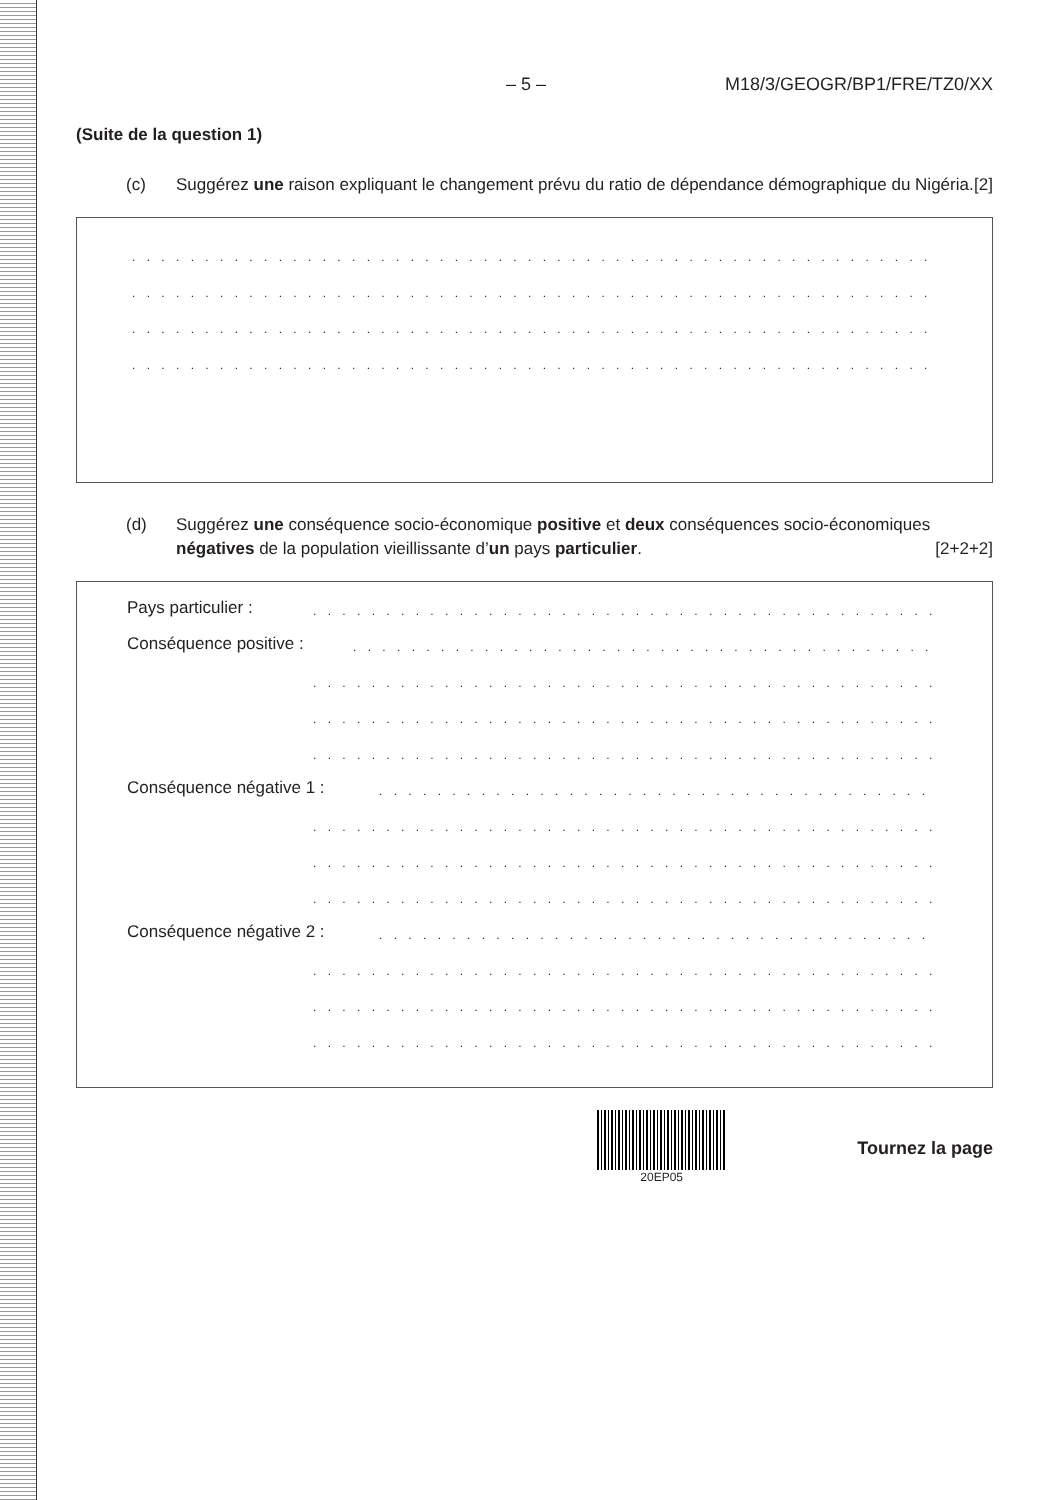– 5 – M18/3/GEOGR/BP1/FRE/TZ0/XX
(Suite de la question 1)
(c) Suggérez une raison expliquant le changement prévu du ratio de dépendance démographique du Nigéria. [2]
. . . . . . . . . . . . . . . . . . . . . . . . . . . . . . . . . . . . . . . . . . . . . . . . . . . . . . . . . . . . . . . . . . . . . . . . . . . . . . . . .
. . . . . . . . . . . . . . . . . . . . . . . . . . . . . . . . . . . . . . . . . . . . . . . . . . . . . . . . . . . . . . . . . . . . . . . . . . . . . . . . .
. . . . . . . . . . . . . . . . . . . . . . . . . . . . . . . . . . . . . . . . . . . . . . . . . . . . . . . . . . . . . . . . . . . . . . . . . . . . . . . . .
. . . . . . . . . . . . . . . . . . . . . . . . . . . . . . . . . . . . . . . . . . . . . . . . . . . . . . . . . . . . . . . . . . . . . . . . . . . . . . . . .
(d) Suggérez une conséquence socio-économique positive et deux conséquences socio-économiques négatives de la population vieillissante d’un pays particulier. [2+2+2]
Pays particulier :. . . . . . . . . . . . . . . . . . . . . . . . . . . . . . . . . . . . . . . . . . . . . . . . . . . . .
Conséquence positive :. . . . . . . . . . . . . . . . . . . . . . . . . . . . . . . . . . . . . . . . . . . . . . . . . . . . .
. . . . . . . . . . . . . . . . . . . . . . . . . . . . . . . . . . . . . . . . . . . . . . . . . . . . .
. . . . . . . . . . . . . . . . . . . . . . . . . . . . . . . . . . . . . . . . . . . . . . . . . . . . .
. . . . . . . . . . . . . . . . . . . . . . . . . . . . . . . . . . . . . . . . . . . . . . . . . . . . .
Conséquence négative 1 :. . . . . . . . . . . . . . . . . . . . . . . . . . . . . . . . . . . . . . . . . . . . . . . . . . . . .
. . . . . . . . . . . . . . . . . . . . . . . . . . . . . . . . . . . . . . . . . . . . . . . . . . . . .
. . . . . . . . . . . . . . . . . . . . . . . . . . . . . . . . . . . . . . . . . . . . . . . . . . . . .
. . . . . . . . . . . . . . . . . . . . . . . . . . . . . . . . . . . . . . . . . . . . . . . . . . . . .
Conséquence négative 2 :. . . . . . . . . . . . . . . . . . . . . . . . . . . . . . . . . . . . . . . . . . . . . . . . . . . . .
. . . . . . . . . . . . . . . . . . . . . . . . . . . . . . . . . . . . . . . . . . . . . . . . . . . . .
. . . . . . . . . . . . . . . . . . . . . . . . . . . . . . . . . . . . . . . . . . . . . . . . . . . . .
. . . . . . . . . . . . . . . . . . . . . . . . . . . . . . . . . . . . . . . . . . . . . . . . . . . . .
20EP05
Tournez la page